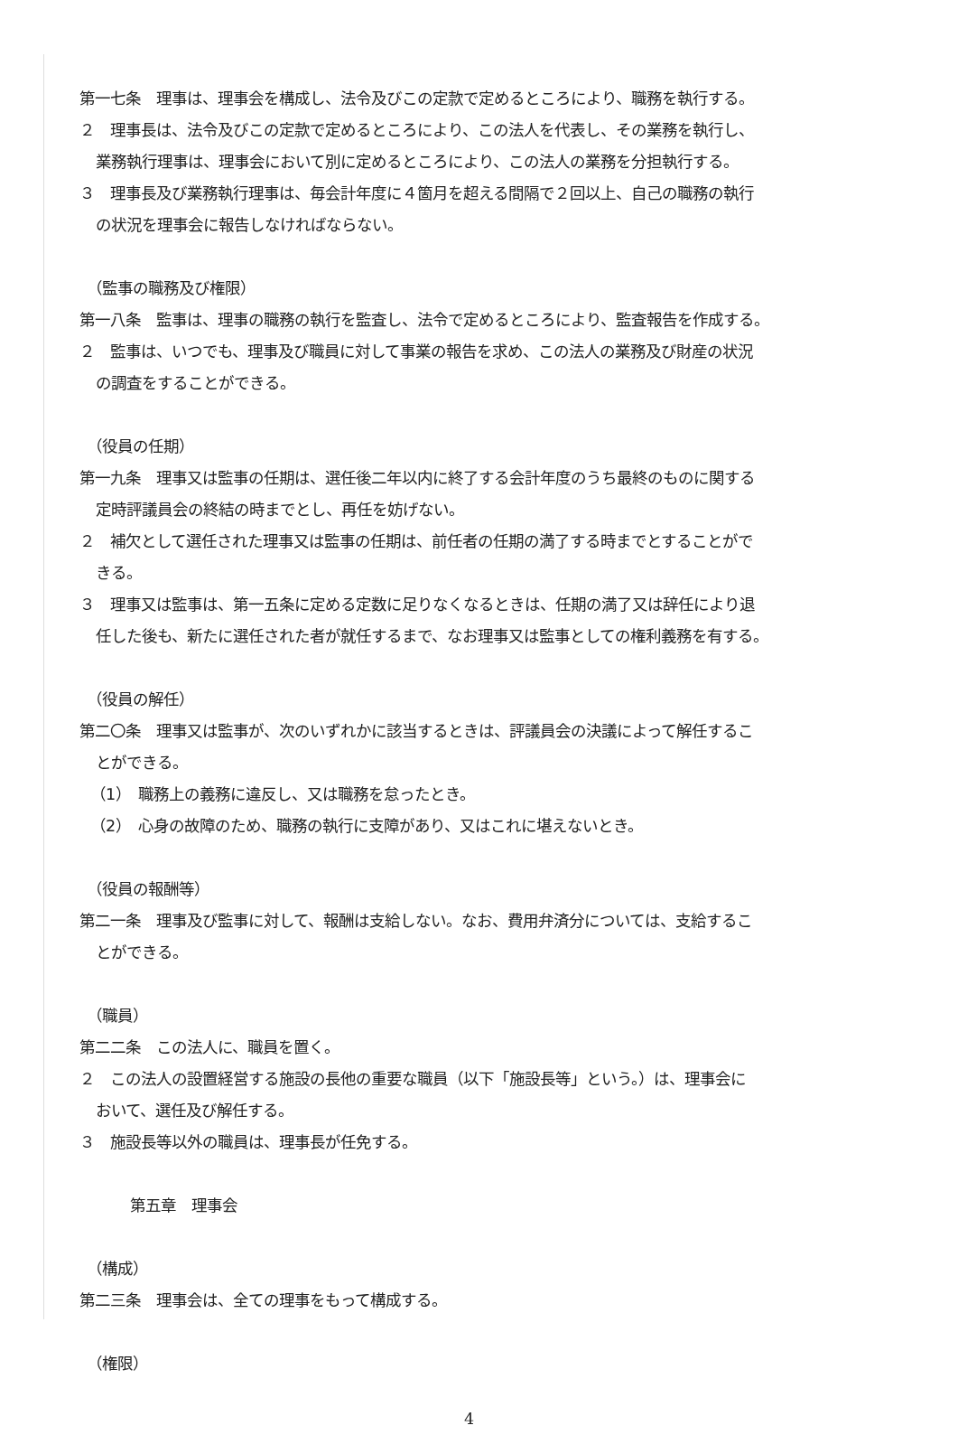第一七条　理事は、理事会を構成し、法令及びこの定款で定めるところにより、職務を執行する。
２　理事長は、法令及びこの定款で定めるところにより、この法人を代表し、その業務を執行し、
業務執行理事は、理事会において別に定めるところにより、この法人の業務を分担執行する。
３　理事長及び業務執行理事は、毎会計年度に４箇月を超える間隔で２回以上、自己の職務の執行
の状況を理事会に報告しなければならない。
（監事の職務及び権限）
第一八条　監事は、理事の職務の執行を監査し、法令で定めるところにより、監査報告を作成する。
２　監事は、いつでも、理事及び職員に対して事業の報告を求め、この法人の業務及び財産の状況
の調査をすることができる。
（役員の任期）
第一九条　理事又は監事の任期は、選任後二年以内に終了する会計年度のうち最終のものに関する
定時評議員会の終結の時までとし、再任を妨げない。
２　補欠として選任された理事又は監事の任期は、前任者の任期の満了する時までとすることがで
きる。
３　理事又は監事は、第一五条に定める定数に足りなくなるときは、任期の満了又は辞任により退
任した後も、新たに選任された者が就任するまで、なお理事又は監事としての権利義務を有する。
（役員の解任）
第二〇条　理事又は監事が、次のいずれかに該当するときは、評議員会の決議によって解任するこ
とができる。
（1）　職務上の義務に違反し、又は職務を怠ったとき。
（2）　心身の故障のため、職務の執行に支障があり、又はこれに堪えないとき。
（役員の報酬等）
第二一条　理事及び監事に対して、報酬は支給しない。なお、費用弁済分については、支給するこ
とができる。
（職員）
第二二条　この法人に、職員を置く。
２　この法人の設置経営する施設の長他の重要な職員（以下「施設長等」という。）は、理事会に
おいて、選任及び解任する。
３　施設長等以外の職員は、理事長が任免する。
第五章　理事会
（構成）
第二三条　理事会は、全ての理事をもって構成する。
（権限）
4